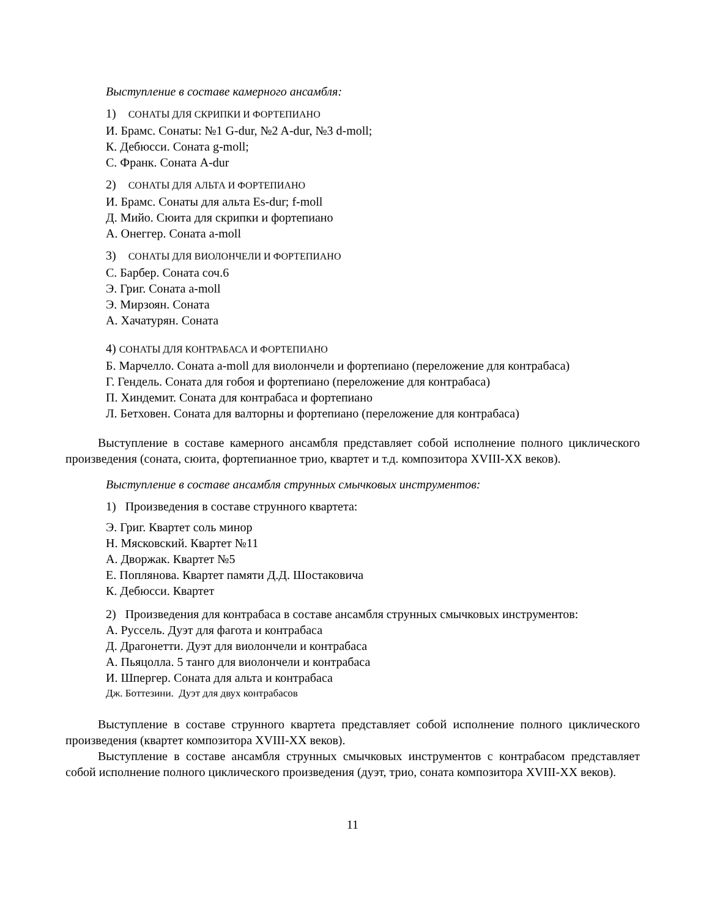Выступление в составе камерного ансамбля:
1) СОНАТЫ ДЛЯ СКРИПКИ И ФОРТЕПИАНО
И. Брамс. Сонаты: №1 G-dur, №2 A-dur, №3 d-moll;
К. Дебюсси. Соната g-moll;
С. Франк. Соната A-dur
2) СОНАТЫ ДЛЯ АЛЬТА И ФОРТЕПИАНО
И. Брамс. Сонаты для альта Es-dur; f-moll
Д. Мийо. Сюита для скрипки и фортепиано
А. Онеггер. Соната a-moll
3) СОНАТЫ ДЛЯ ВИОЛОНЧЕЛИ И ФОРТЕПИАНО
С. Барбер. Соната соч.6
Э. Григ. Соната a-moll
Э. Мирзоян. Соната
А. Хачатурян. Соната
4) СОНАТЫ ДЛЯ КОНТРАБАСА И ФОРТЕПИАНО
Б. Марчелло. Соната a-moll для виолончели и фортепиано (переложение для контрабаса)
Г. Гендель. Соната для гобоя и фортепиано (переложение для контрабаса)
П. Хиндемит. Соната для контрабаса и фортепиано
Л. Бетховен. Соната для валторны и фортепиано (переложение для контрабаса)
Выступление в составе камерного ансамбля представляет собой исполнение полного циклического произведения (соната, сюита, фортепианное трио, квартет и т.д. композитора XVIII-XX веков).
Выступление в составе ансамбля струнных смычковых инструментов:
1) Произведения в составе струнного квартета:
Э. Григ. Квартет соль минор
Н. Мясковский. Квартет №11
А. Дворжак. Квартет №5
Е. Поплянова. Квартет памяти Д.Д. Шостаковича
К. Дебюсси. Квартет
2) Произведения для контрабаса в составе ансамбля струнных смычковых инструментов:
А. Руссель. Дуэт для фагота и контрабаса
Д. Драгонетти. Дуэт для виолончели и контрабаса
А. Пьяцолла. 5 танго для виолончели и контрабаса
И. Шпергер. Соната для альта и контрабаса
Дж. Боттезини. Дуэт для двух контрабасов
Выступление в составе струнного квартета представляет собой исполнение полного циклического произведения (квартет композитора XVIII-XX веков).
Выступление в составе ансамбля струнных смычковых инструментов с контрабасом представляет собой исполнение полного циклического произведения (дуэт, трио, соната композитора XVIII-XX веков).
11